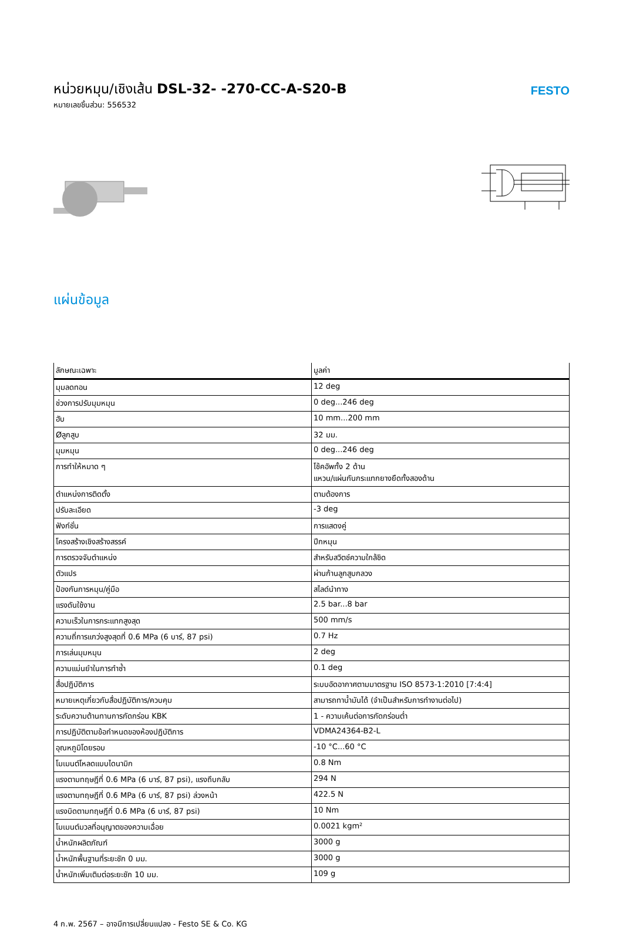หน่วยหมุน/เชิงเส้น DSL-32- -270-CC-A-S20-B
หมายเลขชิ้นส่วน: 556532
FESTO
แผ่นข้อมูล
| ลักษณะเฉพาะ | มูลค่า |
| --- | --- |
| มุมลดทอน | 12 deg |
| ช่วงการปรับมุมหมุน | 0 deg...246 deg |
| ฮับ | 10 mm...200 mm |
| Øลูกสูบ | 32 มม. |
| มุมหมุน | 0 deg...246 deg |
| การทำให้หมาด ๆ | โช้คอัพทั้ง 2 ด้าน แหวน/แผ่นกันกระแทกยางยืดทั้งสองด้าน |
| ตำแหน่งการติดตั้ง | ตามต้องการ |
| ปรับละเอียด | -3 deg |
| ฟังก์ชั่น | การแสดงคู่ |
| โครงสร้างเชิงสร้างสรรค์ | ปีกหมุน |
| การตรวจจับตำแหน่ง | สำหรับสวิตช์ความใกล้ชิด |
| ตัวแปร | ผ่านก้านลูกสูบกลวง |
| ป้องกันการหมุน/คู่มือ | สไลด์นำทาง |
| แรงดันใช้งาน | 2.5 bar...8 bar |
| ความเร็วในการกระแทกสูงสุด | 500 mm/s |
| ความถี่การแกว่งสูงสุดที่ 0.6 MPa (6 บาร์, 87 psi) | 0.7 Hz |
| การเล่นมุมหมุน | 2 deg |
| ความแม่นยำในการทำซ้ำ | 0.1 deg |
| สื่อปฏิบัติการ | ระบบอัดอากาศตามมาตรฐาน ISO 8573-1:2010 [7:4:4] |
| หมายเหตุเกี่ยวกับสื่อปฏิบัติการ/ควบคุม | สามารถทาน้ำมันได้ (จำเป็นสำหรับการทำงานต่อไป) |
| ระดับความต้านทานการกัดกร่อน KBK | 1 - ความเค้นต่อการกัดกร่อนต่ำ |
| การปฏิบัติตามข้อกำหนดของห้องปฏิบัติการ | VDMA24364-B2-L |
| อุณหภูมิโดยรอบ | -10 °C...60 °C |
| โมเมนต์โหลดแบบไดนามิก | 0.8 Nm |
| แรงตามทฤษฎีที่ 0.6 MPa (6 บาร์, 87 psi), แรงถึบกลับ | 294 N |
| แรงตามทฤษฎีที่ 0.6 MPa (6 บาร์, 87 psi) ล่วงหน้า | 422.5 N |
| แรงบิดตามทฤษฎีที่ 0.6 MPa (6 บาร์, 87 psi) | 10 Nm |
| โมเมนต์มวลที่อนุญาตของความเฉื่อย | 0.0021 kgm² |
| น้ำหนักผลิตภัณฑ์ | 3000 g |
| น้ำหนักพื้นฐานที่ระยะชัก 0 มม. | 3000 g |
| น้ำหนักเพิ่มเติมต่อระยะชัก 10 มม. | 109 g |
4 ก.พ. 2567 – อาจมีการเปลี่ยนแปลง - Festo SE & Co. KG